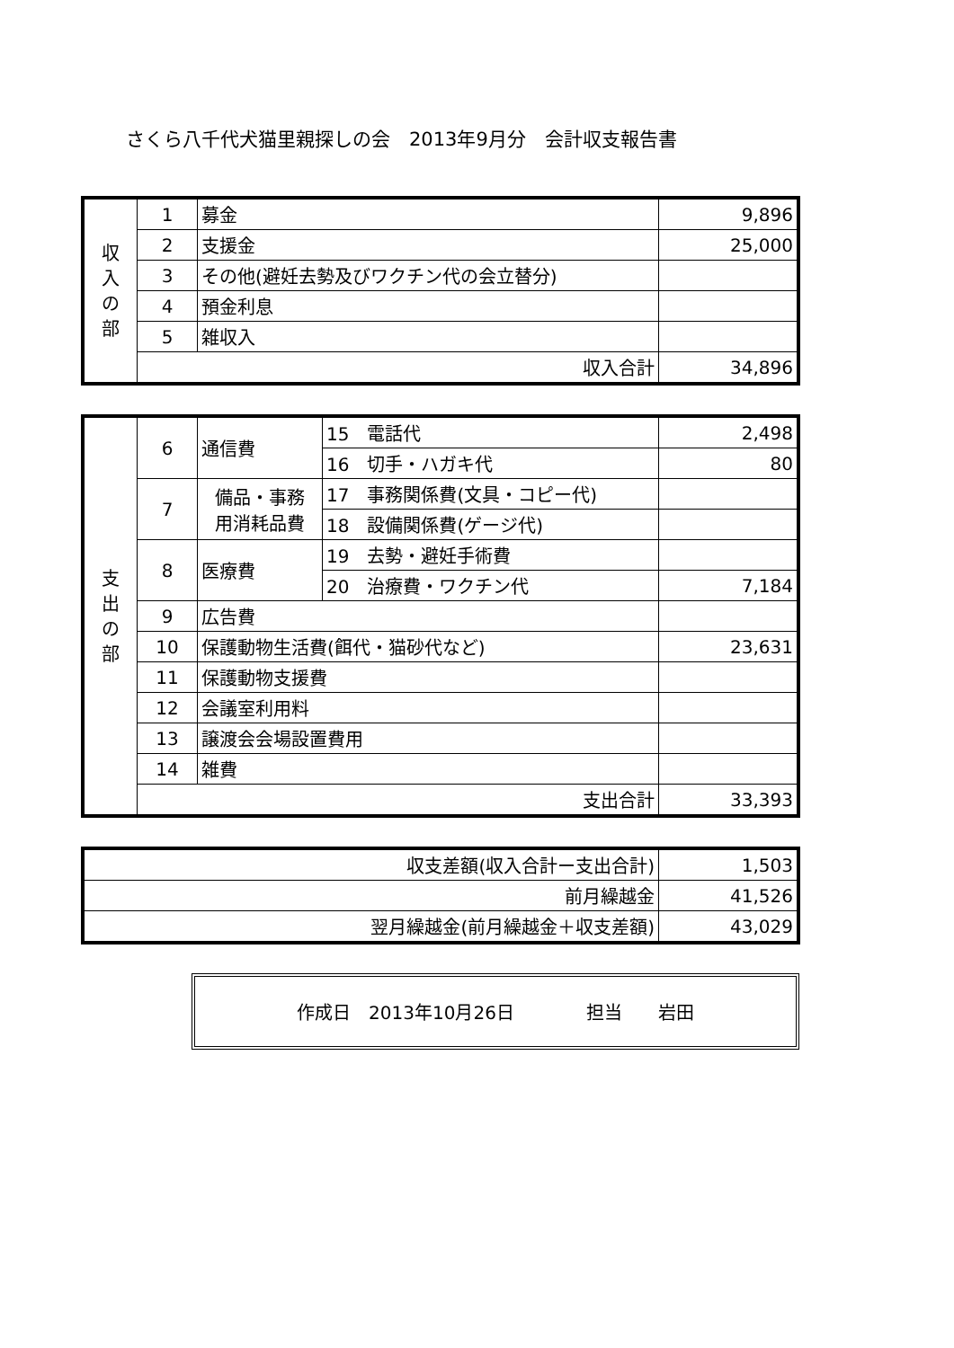さくら八千代犬猫里親探しの会　2013年9月分　会計収支報告書
| 収 入 の 部 | 1 | 募金 | 9,896 |
| | 2 | 支援金 | 25,000 |
| | 3 | その他(避妊去勢及びワクチン代の会立替分) | |
| | 4 | 預金利息 | |
| | 5 | 雑収入 | |
| | 収入合計 | | 34,896 |
| 支 出 の 部 | 6 | 通信費 | 15 電話代 | 2,498 |
| | | | 16 切手・ハガキ代 | 80 |
| | 7 | 備品・事務 用消耗品費 | 17 事務関係費(文具・コピー代) | |
| | | | 18 設備関係費(ゲージ代) | |
| | 8 | 医療費 | 19 去勢・避妊手術費 | |
| | | | 20 治療費・ワクチン代 | 7,184 |
| | 9 | 広告費 | | |
| | 10 | 保護動物生活費(餌代・猫砂代など) | | 23,631 |
| | 11 | 保護動物支援費 | | |
| | 12 | 会議室利用料 | | |
| | 13 | 譲渡会会場設置費用 | | |
| | 14 | 雑費 | | |
| | 支出合計 | | | 33,393 |
| 収支差額(収入合計ー支出合計) | 1,503 |
| 前月繰越金 | 41,526 |
| 翌月繰越金(前月繰越金＋収支差額) | 43,029 |
作成日　2013年10月26日　　　　担当　　岩田